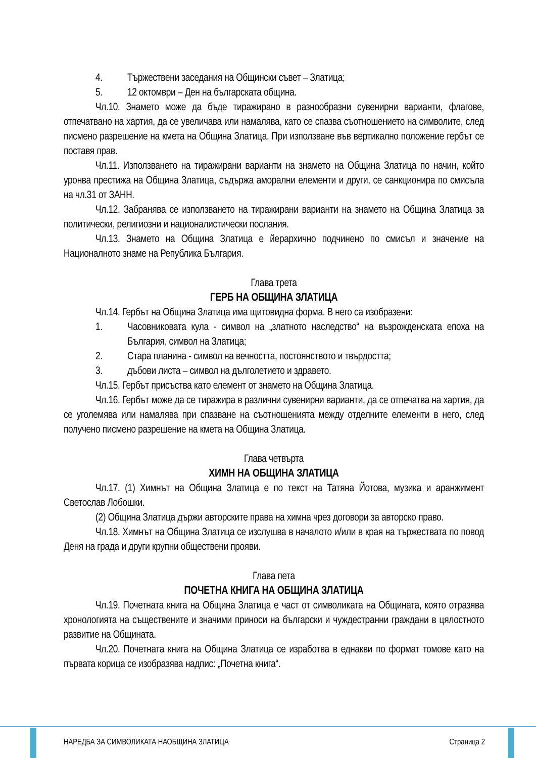4. Тържествени заседания на Общински съвет – Златица;
5. 12 октомври – Ден на българската община.
Чл.10. Знамето може да бъде тиражирано в разнообразни сувенирни варианти, флагове, отпечатвано на хартия, да се увеличава или намалява, като се спазва съотношението на символите, след писмено разрешение на кмета на Община Златица. При използване във вертикално положение гербът се поставя прав.
Чл.11. Използването на тиражирани варианти на знамето на Община Златица по начин, който уронва престижа на Община Златица, съдържа аморални елементи и други, се санкционира по смисъла на чл.31 от ЗАНН.
Чл.12. Забранява се използването на тиражирани варианти на знамето на Община Златица за политически, религиозни и националистически послания.
Чл.13. Знамето на Община Златица е йерархично подчинено по смисъл и значение на Националното знаме на Република България.
Глава трета
ГЕРБ НА ОБЩИНА ЗЛАТИЦА
Чл.14. Гербът на Община Златица има щитовидна форма. В него са изобразени:
1. Часовниковата кула - символ на „златното наследство“ на възрожденската епоха на България, символ на Златица;
2. Стара планина - символ на вечността, постоянството и твърдостта;
3. дъбови листа – символ на дълголетието и здравето.
Чл.15. Гербът присъства като елемент от знамето на Община Златица.
Чл.16. Гербът може да се тиражира в различни сувенирни варианти, да се отпечатва на хартия, да се уголемява или намалява при спазване на съотношенията между отделните елементи в него, след получено писмено разрешение на кмета на Община Златица.
Глава четвърта
ХИМН НА ОБЩИНА ЗЛАТИЦА
Чл.17. (1) Химнът на Община Златица е по текст на Татяна Йотова, музика и аранжимент Светослав Лобошки.
(2) Община Златица държи авторските права на химна чрез договори за авторско право.
Чл.18. Химнът на Община Златица се изслушва в началото и/или в края на тържествата по повод Деня на града и други крупни обществени прояви.
Глава пета
ПОЧЕТНА КНИГА НА ОБЩИНА ЗЛАТИЦА
Чл.19. Почетната книга на Община Златица е част от символиката на Общината, която отразява хронологията на съществените и значими приноси на български и чуждестранни граждани в цялостното развитие на Общината.
Чл.20. Почетната книга на Община Златица се изработва в еднакви по формат томове като на първата корица се изобразява надпис: „Почетна книга“.
НАРЕДБА ЗА СИМВОЛИКАТА НАОБЩИНА ЗЛАТИЦА Страница 2